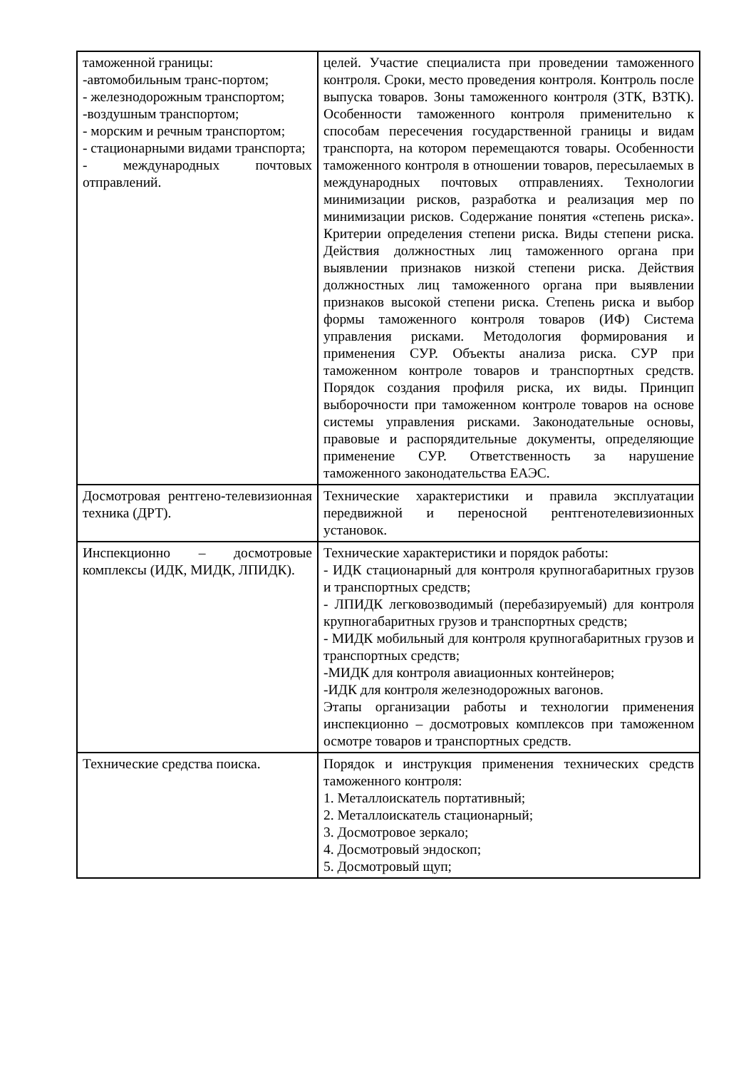| таможенной границы: -автомобильным транс-портом; - железнодорожным транспортом; -воздушным транспортом; - морским и речным транспортом; - стационарными видами транспорта; - международных почтовых отправлений. | целей. Участие специалиста при проведении таможенного контроля. Сроки, место проведения контроля. Контроль после выпуска товаров. Зоны таможенного контроля (ЗТК, ВЗТК). Особенности таможенного контроля применительно к способам пересечения государственной границы и видам транспорта, на котором перемещаются товары. Особенности таможенного контроля в отношении товаров, пересылаемых в международных почтовых отправлениях. Технологии минимизации рисков, разработка и реализация мер по минимизации рисков. Содержание понятия «степень риска». Критерии определения степени риска. Виды степени риска. Действия должностных лиц таможенного органа при выявлении признаков низкой степени риска. Действия должностных лиц таможенного органа при выявлении признаков высокой степени риска. Степень риска и выбор формы таможенного контроля товаров (ИФ) Система управления рисками. Методология формирования и применения СУР. Объекты анализа риска. СУР при таможенном контроле товаров и транспортных средств. Порядок создания профиля риска, их виды. Принцип выборочности при таможенном контроле товаров на основе системы управления рисками. Законодательные основы, правовые и распорядительные документы, определяющие применение СУР. Ответственность за нарушение таможенного законодательства ЕАЭС. |
| Досмотровая рентгено-телевизионная техника (ДРТ). | Технические характеристики и правила эксплуатации передвижной и переносной рентгенотелевизионных установок. |
| Инспекционно – досмотровые комплексы (ИДК, МИДК, ЛПИДК). | Технические характеристики и порядок работы: - ИДК стационарный для контроля крупногабаритных грузов и транспортных средств; - ЛПИДК легковозводимый (перебазируемый) для контроля крупногабаритных грузов и транспортных средств; - МИДК мобильный для контроля крупногабаритных грузов и транспортных средств; -МИДК для контроля авиационных контейнеров; -ИДК для контроля железнодорожных вагонов. Этапы организации работы и технологии применения инспекционно – досмотровых комплексов при таможенном осмотре товаров и транспортных средств. |
| Технические средства поиска. | Порядок и инструкция применения технических средств таможенного контроля: 1. Металлоискатель портативный; 2. Металлоискатель стационарный; 3. Досмотровое зеркало; 4. Досмотровый эндоскоп; 5. Досмотровый щуп; |